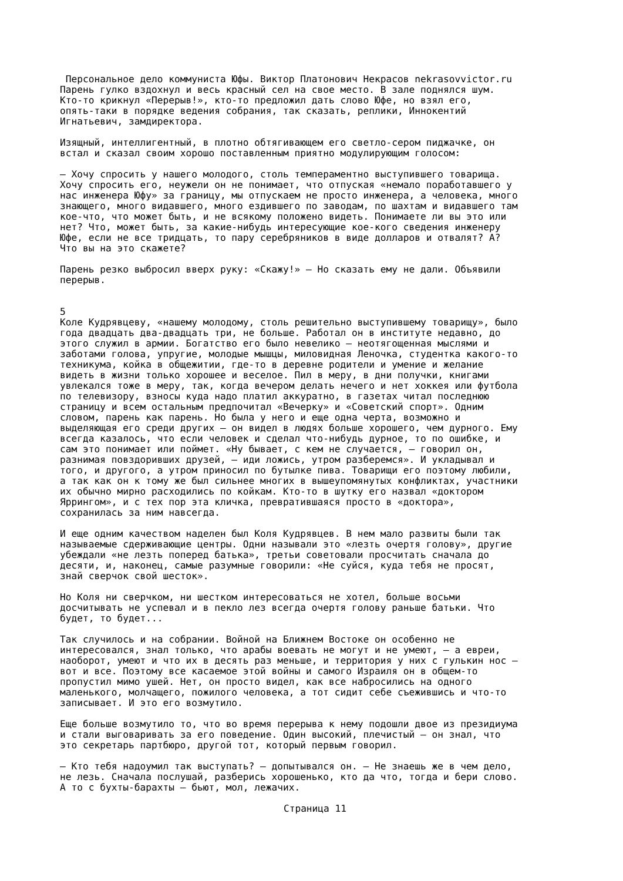Персональное дело коммуниста Юфы. Виктор Платонович Некрасов nekrasovvictor.ru Парень гулко вздохнул и весь красный сел на свое место. В зале поднялся шум. Кто-то крикнул «Перерыв!», кто-то предложил дать слово Юфе, но взял его, опять-таки в порядке ведения собрания, так сказать, реплики, Иннокентий Игнатьевич, замдиректора. Изящный, интеллигентный, в плотно обтягивающем его светло-сером пиджачке, он встал и сказал своим хорошо поставленным приятно модулирующим голосом: — Хочу спросить у нашего молодого, столь темпераментно выступившего товарища. Хочу спросить его, неужели он не понимает, что отпуская «немало поработавшего у нас инженера Юфу» за границу, мы отпускаем не просто инженера, а человека, много знающего, много видавшего, много ездившего по заводам, по шахтам и видавшего там кое-что, что может быть, и не всякому положено видеть. Понимаете ли вы это или нет? Что, может быть, за какие-нибудь интересующие кое-кого сведения инженеру Юфе, если не все тридцать, то пару серебряников в виде долларов и отвалят? А? Что вы на это скажете? Парень резко выбросил вверх руку: «Скажу!» — Но сказать ему не дали. Объявили перерыв. 5 Коле Кудрявцеву, «нашему молодому, столь решительно выступившему товарищу», было года двадцать два-двадцать три, не больше. Работал он в институте недавно, до этого служил в армии. Богатство его было невелико — неотягощенная мыслями и заботами голова, упругие, молодые мышцы, миловидная Леночка, студентка какого-то техникума, койка в общежитии, где-то в деревне родители и умение и желание видеть в жизни только хорошее и веселое. Пил в меру, в дни получки, книгами увлекался тоже в меру, так, когда вечером делать нечего и нет хоккея или футбола по телевизору, взносы куда надо платил аккуратно, в газетах читал последнюю страницу и всем остальным предпочитал «Вечерку» и «Советский спорт». Одним словом, парень как парень. Но была у него и еще одна черта, возможно и выделяющая его среди других — он видел в людях больше хорошего, чем дурного. Ему всегда казалось, что если человек и сделал что-нибудь дурное, то по ошибке, и сам это понимает или поймет. «Ну бывает, с кем не случается, — говорил он, разнимая повздоривших друзей, — иди ложись, утром разберемся». И укладывал и того, и другого, а утром приносил по бутылке пива. Товарищи его поэтому любили, а так как он к тому же был сильнее многих в вышеупомянутых конфликтах, участники их обычно мирно расходились по койкам. Кто-то в шутку его назвал «доктором Яррингом», и с тех пор эта кличка, превратившаяся просто в «доктора», сохранилась за ним навсегда. И еще одним качеством наделен был Коля Кудрявцев. В нем мало развиты были так называемые сдерживающие центры. Одни называли это «лезть очертя голову», другие убеждали «не лезть поперед батька», третьи советовали просчитать сначала до десяти, и, наконец, самые разумные говорили: «Не суйся, куда тебя не просят, знай сверчок свой шесток». Но Коля ни сверчком, ни шестком интересоваться не хотел, больше восьми досчитывать не успевал и в пекло лез всегда очертя голову раньше батьки. Что будет, то будет... Так случилось и на собрании. Войной на Ближнем Востоке он особенно не интересовался, знал только, что арабы воевать не могут и не умеют, — а евреи, наоборот, умеют и что их в десять раз меньше, и территория у них с гулькин нос — вот и все. Поэтому все касаемое этой войны и самого Израиля он в общем-то пропустил мимо ушей. Нет, он просто видел, как все набросились на одного маленького, молчащего, пожилого человека, а тот сидит себе съежившись и что-то записывает. И это его возмутило. Еще больше возмутило то, что во время перерыва к нему подошли двое из президиума и стали выговаривать за его поведение. Один высокий, плечистый — он знал, что это секретарь партбюро, другой тот, который первым говорил. — Кто тебя надоумил так выступать? — допытывался он. — Не знаешь же в чем дело, не лезь. Сначала послушай, разберись хорошенько, кто да что, тогда и бери слово. А то с бухты-барахты — бьют, мол, лежачих.
Страница 11